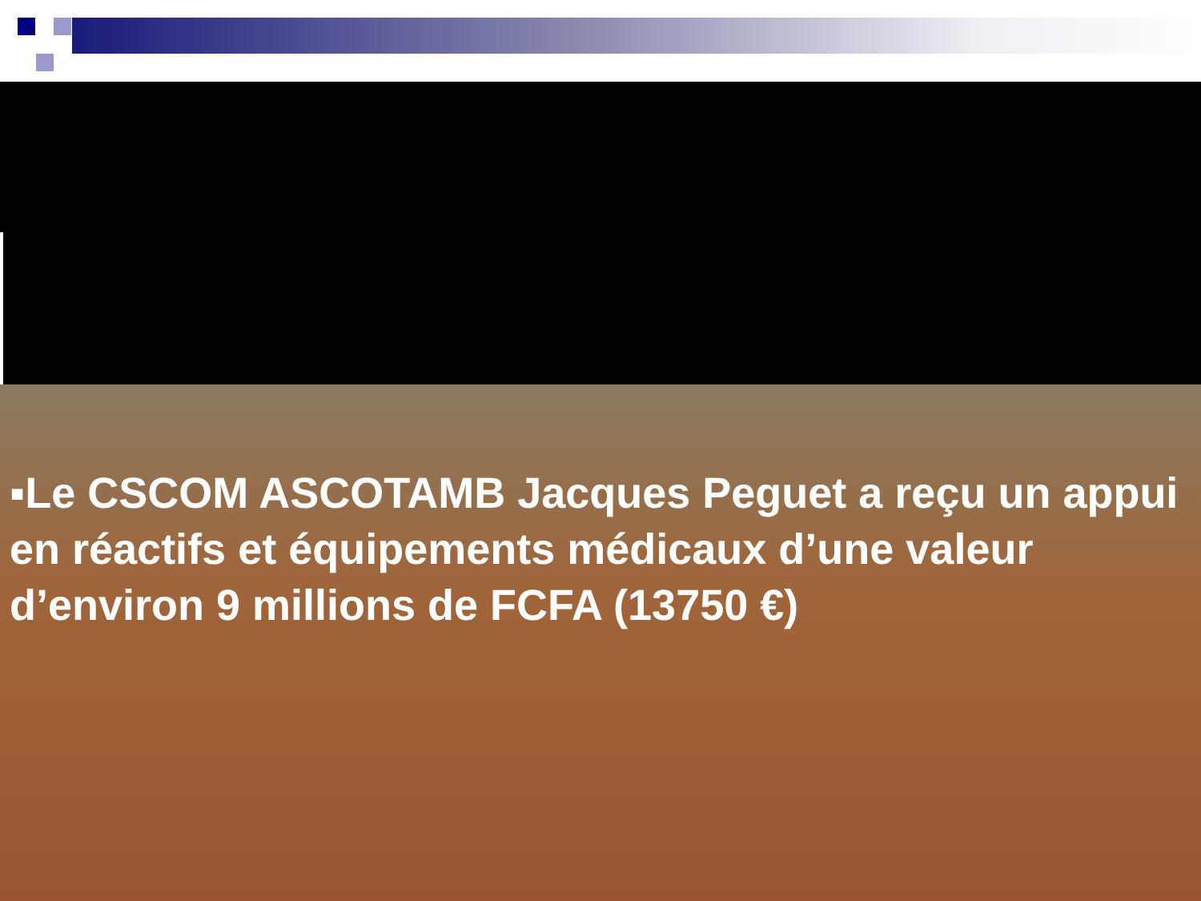▪Le CSCOM ASCOTAMB Jacques Peguet a reçu un appui en réactifs et équipements médicaux d’une valeur d’environ 9 millions de FCFA (13750 €)